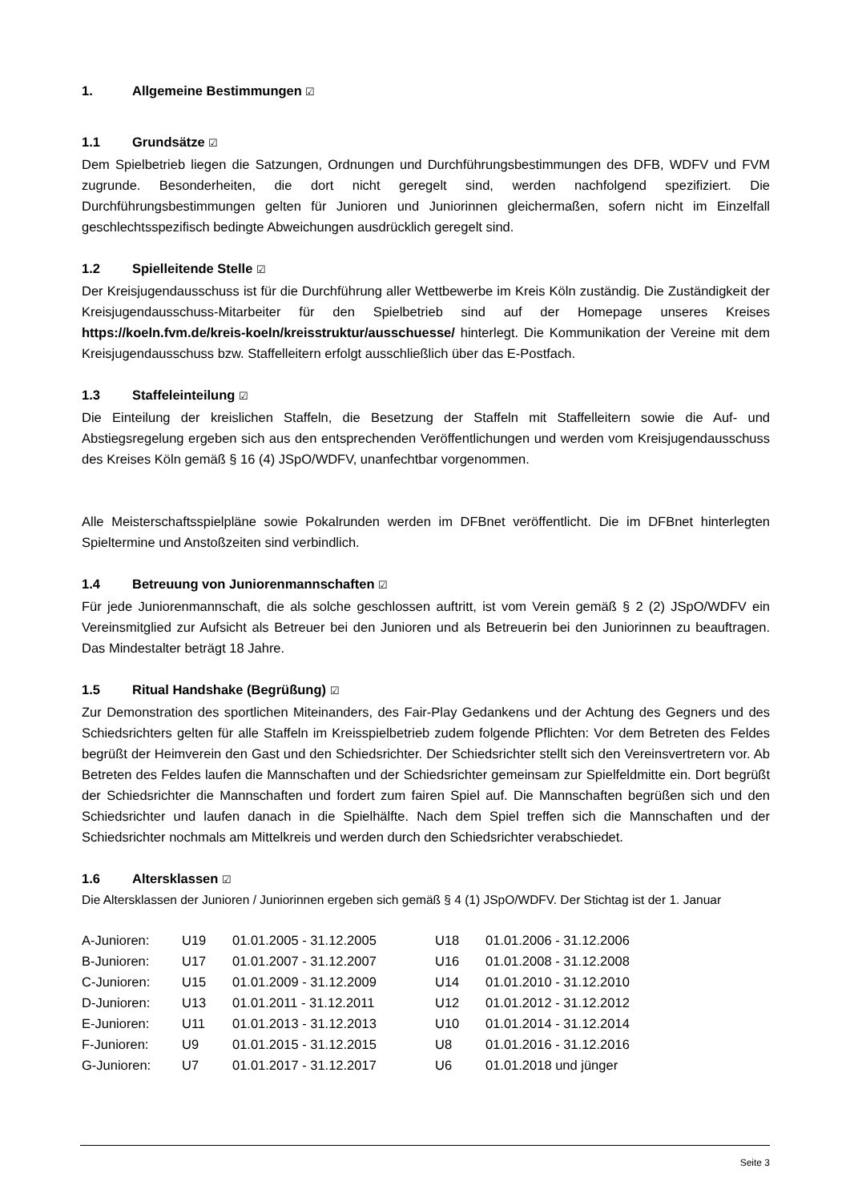1. Allgemeine Bestimmungen ☑
1.1 Grundsätze ☑
Dem Spielbetrieb liegen die Satzungen, Ordnungen und Durchführungsbestimmungen des DFB, WDFV und FVM zugrunde. Besonderheiten, die dort nicht geregelt sind, werden nachfolgend spezifiziert. Die Durchführungsbestimmungen gelten für Junioren und Juniorinnen gleichermaßen, sofern nicht im Einzelfall geschlechtsspezifisch bedingte Abweichungen ausdrücklich geregelt sind.
1.2 Spielleitende Stelle ☑
Der Kreisjugendausschuss ist für die Durchführung aller Wettbewerbe im Kreis Köln zuständig. Die Zuständigkeit der Kreisjugendausschuss-Mitarbeiter für den Spielbetrieb sind auf der Homepage unseres Kreises https://koeln.fvm.de/kreis-koeln/kreisstruktur/ausschuesse/ hinterlegt. Die Kommunikation der Vereine mit dem Kreisjugendausschuss bzw. Staffelleitern erfolgt ausschließlich über das E-Postfach.
1.3 Staffeleinteilung ☑
Die Einteilung der kreislichen Staffeln, die Besetzung der Staffeln mit Staffelleitern sowie die Auf- und Abstiegsregelung ergeben sich aus den entsprechenden Veröffentlichungen und werden vom Kreisjugendausschuss des Kreises Köln gemäß § 16 (4) JSpO/WDFV, unanfechtbar vorgenommen.
Alle Meisterschaftsspielpläne sowie Pokalrunden werden im DFBnet veröffentlicht. Die im DFBnet hinterlegten Spieltermine und Anstoßzeiten sind verbindlich.
1.4 Betreuung von Juniorenmannschaften ☑
Für jede Juniorenmannschaft, die als solche geschlossen auftritt, ist vom Verein gemäß § 2 (2) JSpO/WDFV ein Vereinsmitglied zur Aufsicht als Betreuer bei den Junioren und als Betreuerin bei den Juniorinnen zu beauftragen. Das Mindestalter beträgt 18 Jahre.
1.5 Ritual Handshake (Begrüßung) ☑
Zur Demonstration des sportlichen Miteinanders, des Fair-Play Gedankens und der Achtung des Gegners und des Schiedsrichters gelten für alle Staffeln im Kreisspielbetrieb zudem folgende Pflichten: Vor dem Betreten des Feldes begrüßt der Heimverein den Gast und den Schiedsrichter. Der Schiedsrichter stellt sich den Vereinsvertretern vor. Ab Betreten des Feldes laufen die Mannschaften und der Schiedsrichter gemeinsam zur Spielfeldmitte ein. Dort begrüßt der Schiedsrichter die Mannschaften und fordert zum fairen Spiel auf. Die Mannschaften begrüßen sich und den Schiedsrichter und laufen danach in die Spielhälfte. Nach dem Spiel treffen sich die Mannschaften und der Schiedsrichter nochmals am Mittelkreis und werden durch den Schiedsrichter verabschiedet.
1.6 Altersklassen ☑
Die Altersklassen der Junioren / Juniorinnen ergeben sich gemäß § 4 (1) JSpO/WDFV. Der Stichtag ist der 1. Januar
| A-Junioren: | U19 | 01.01.2005 - 31.12.2005 | U18 | 01.01.2006 - 31.12.2006 |
| B-Junioren: | U17 | 01.01.2007 - 31.12.2007 | U16 | 01.01.2008 - 31.12.2008 |
| C-Junioren: | U15 | 01.01.2009 - 31.12.2009 | U14 | 01.01.2010 - 31.12.2010 |
| D-Junioren: | U13 | 01.01.2011 - 31.12.2011 | U12 | 01.01.2012 - 31.12.2012 |
| E-Junioren: | U11 | 01.01.2013 - 31.12.2013 | U10 | 01.01.2014 - 31.12.2014 |
| F-Junioren: | U9 | 01.01.2015 - 31.12.2015 | U8 | 01.01.2016 - 31.12.2016 |
| G-Junioren: | U7 | 01.01.2017 - 31.12.2017 | U6 | 01.01.2018 und jünger |
Seite 3